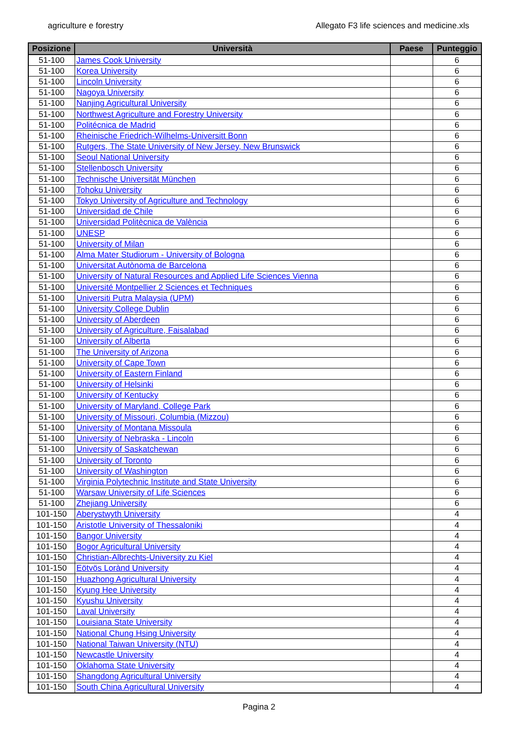agriculture e forestry Allegato F3 life sciences and medicine.xls
| Posizione | Università | Paese | Punteggio |
| --- | --- | --- | --- |
| 51-100 | James Cook University | | 6 |
| 51-100 | Korea University | | 6 |
| 51-100 | Lincoln University | | 6 |
| 51-100 | Nagoya University | | 6 |
| 51-100 | Nanjing Agricultural University | | 6 |
| 51-100 | Northwest Agriculture and Forestry University | | 6 |
| 51-100 | Politécnica de Madrid | | 6 |
| 51-100 | Rheinische Friedrich-Wilhelms-Universitt Bonn | | 6 |
| 51-100 | Rutgers, The State University of New Jersey, New Brunswick | | 6 |
| 51-100 | Seoul National University | | 6 |
| 51-100 | Stellenbosch University | | 6 |
| 51-100 | Technische Universität München | | 6 |
| 51-100 | Tohoku University | | 6 |
| 51-100 | Tokyo University of Agriculture and Technology | | 6 |
| 51-100 | Universidad de Chile | | 6 |
| 51-100 | Universidad Politècnica de València | | 6 |
| 51-100 | UNESP | | 6 |
| 51-100 | University of Milan | | 6 |
| 51-100 | Alma Mater Studiorum - University of Bologna | | 6 |
| 51-100 | Universitat Autònoma de Barcelona | | 6 |
| 51-100 | University of Natural Resources and Applied Life Sciences Vienna | | 6 |
| 51-100 | Université Montpellier 2 Sciences et Techniques | | 6 |
| 51-100 | Universiti Putra Malaysia (UPM) | | 6 |
| 51-100 | University College Dublin | | 6 |
| 51-100 | University of Aberdeen | | 6 |
| 51-100 | University of Agriculture, Faisalabad | | 6 |
| 51-100 | University of Alberta | | 6 |
| 51-100 | The University of Arizona | | 6 |
| 51-100 | University of Cape Town | | 6 |
| 51-100 | University of Eastern Finland | | 6 |
| 51-100 | University of Helsinki | | 6 |
| 51-100 | University of Kentucky | | 6 |
| 51-100 | University of Maryland, College Park | | 6 |
| 51-100 | University of Missouri, Columbia (Mizzou) | | 6 |
| 51-100 | University of Montana Missoula | | 6 |
| 51-100 | University of Nebraska - Lincoln | | 6 |
| 51-100 | University of Saskatchewan | | 6 |
| 51-100 | University of Toronto | | 6 |
| 51-100 | University of Washington | | 6 |
| 51-100 | Virginia Polytechnic Institute and State University | | 6 |
| 51-100 | Warsaw University of Life Sciences | | 6 |
| 51-100 | Zhejiang University | | 6 |
| 101-150 | Aberystwyth University | | 4 |
| 101-150 | Aristotle University of Thessaloniki | | 4 |
| 101-150 | Bangor University | | 4 |
| 101-150 | Bogor Agricultural University | | 4 |
| 101-150 | Christian-Albrechts-University zu Kiel | | 4 |
| 101-150 | Eötvös Lorànd University | | 4 |
| 101-150 | Huazhong Agricultural University | | 4 |
| 101-150 | Kyung Hee University | | 4 |
| 101-150 | Kyushu University | | 4 |
| 101-150 | Laval University | | 4 |
| 101-150 | Louisiana State University | | 4 |
| 101-150 | National Chung Hsing University | | 4 |
| 101-150 | National Taiwan University (NTU) | | 4 |
| 101-150 | Newcastle University | | 4 |
| 101-150 | Oklahoma State University | | 4 |
| 101-150 | Shangdong Agricultural University | | 4 |
| 101-150 | South China Agricultural University | | 4 |
Pagina 2